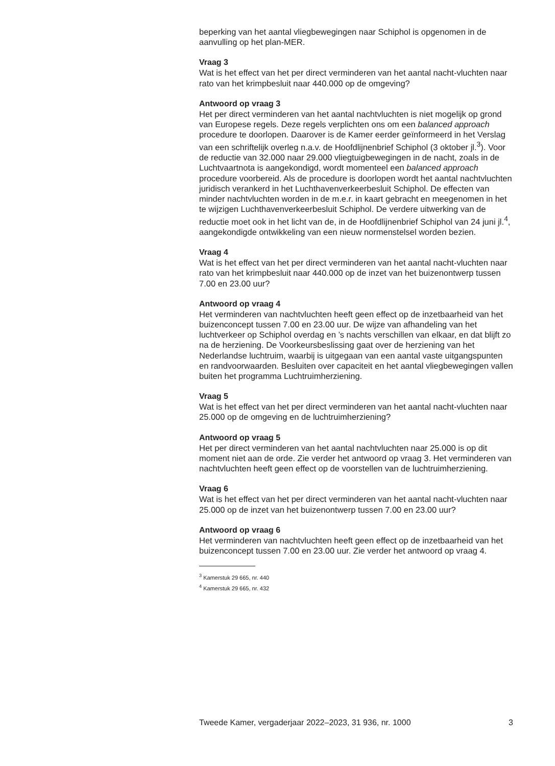beperking van het aantal vliegbewegingen naar Schiphol is opgenomen in de aanvulling op het plan-MER.
Vraag 3
Wat is het effect van het per direct verminderen van het aantal nacht-vluchten naar rato van het krimpbesluit naar 440.000 op de omgeving?
Antwoord op vraag 3
Het per direct verminderen van het aantal nachtvluchten is niet mogelijk op grond van Europese regels. Deze regels verplichten ons om een balanced approach procedure te doorlopen. Daarover is de Kamer eerder geïnformeerd in het Verslag van een schriftelijk overleg n.a.v. de Hoofdlijnenbrief Schiphol (3 oktober jl.<sup>3</sup>). Voor de reductie van 32.000 naar 29.000 vliegtuigbewegingen in de nacht, zoals in de Luchtvaartnota is aangekondigd, wordt momenteel een balanced approach procedure voorbereid. Als de procedure is doorlopen wordt het aantal nachtvluchten juridisch verankerd in het Luchthavenverkeerbesluit Schiphol. De effecten van minder nachtvluchten worden in de m.e.r. in kaart gebracht en meegenomen in het te wijzigen Luchthavenverkeerbesluit Schiphol. De verdere uitwerking van de reductie moet ook in het licht van de, in de Hoofdlijnenbrief Schiphol van 24 juni jl.<sup>4</sup>, aangekondigde ontwikkeling van een nieuw normenstelsel worden bezien.
Vraag 4
Wat is het effect van het per direct verminderen van het aantal nacht-vluchten naar rato van het krimpbesluit naar 440.000 op de inzet van het buizenontwerp tussen 7.00 en 23.00 uur?
Antwoord op vraag 4
Het verminderen van nachtvluchten heeft geen effect op de inzetbaarheid van het buizenconcept tussen 7.00 en 23.00 uur. De wijze van afhandeling van het luchtverkeer op Schiphol overdag en ’s nachts verschillen van elkaar, en dat blijft zo na de herziening. De Voorkeursbeslissing gaat over de herziening van het Nederlandse luchtruim, waarbij is uitgegaan van een aantal vaste uitgangspunten en randvoorwaarden. Besluiten over capaciteit en het aantal vliegbewegingen vallen buiten het programma Luchtruimherziening.
Vraag 5
Wat is het effect van het per direct verminderen van het aantal nacht-vluchten naar 25.000 op de omgeving en de luchtruimherziening?
Antwoord op vraag 5
Het per direct verminderen van het aantal nachtvluchten naar 25.000 is op dit moment niet aan de orde. Zie verder het antwoord op vraag 3. Het verminderen van nachtvluchten heeft geen effect op de voorstellen van de luchtruimherziening.
Vraag 6
Wat is het effect van het per direct verminderen van het aantal nacht-vluchten naar 25.000 op de inzet van het buizenontwerp tussen 7.00 en 23.00 uur?
Antwoord op vraag 6
Het verminderen van nachtvluchten heeft geen effect op de inzetbaarheid van het buizenconcept tussen 7.00 en 23.00 uur. Zie verder het antwoord op vraag 4.
<sup>3</sup> Kamerstuk 29 665, nr. 440
<sup>4</sup> Kamerstuk 29 665, nr. 432
Tweede Kamer, vergaderjaar 2022–2023, 31 936, nr. 1000 3